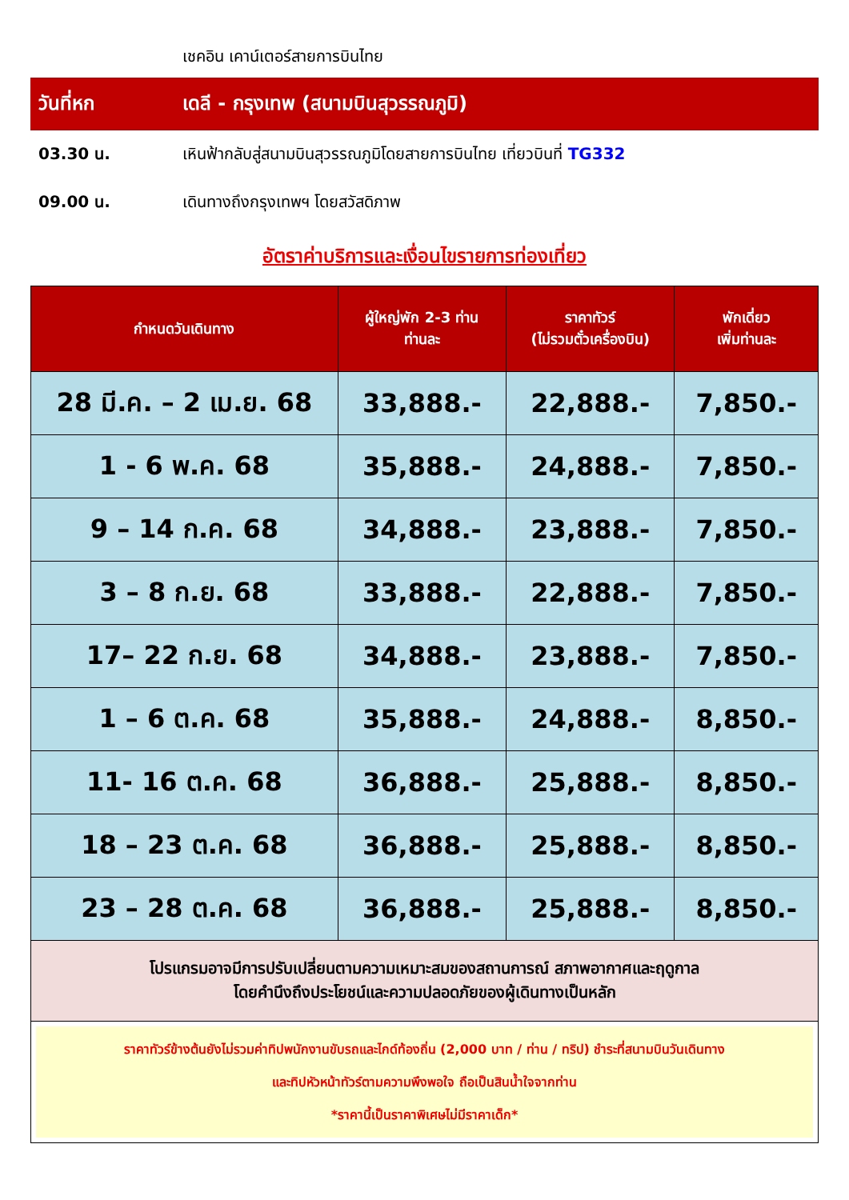เชคอิน เคาน์เตอร์สายการบินไทย
วันที่หก เดลี - กรุงเทพ (สนามบินสุวรรณภูมิ)
03.30 น. เหินฟ้ากลับสู่สนามบินสุวรรณภูมิโดยสายการบินไทย เที่ยวบินที่ TG332
09.00 น. เดินทางถึงกรุงเทพฯ โดยสวัสดิภาพ
อัตราค่าบริการและเงื่อนไขรายการท่องเที่ยว
| กำหนดวันเดินทาง | ผู้ใหญ่พัก 2-3 ท่าน ท่านละ | ราคาทัวร์ (ไม่รวมตั๋วเครื่องบิน) | พักเดี่ยว เพิ่มท่านละ |
| --- | --- | --- | --- |
| 28 มี.ค. – 2 เม.ย. 68 | 33,888.- | 22,888.- | 7,850.- |
| 1 - 6 พ.ค. 68 | 35,888.- | 24,888.- | 7,850.- |
| 9 – 14 ก.ค. 68 | 34,888.- | 23,888.- | 7,850.- |
| 3 – 8 ก.ย. 68 | 33,888.- | 22,888.- | 7,850.- |
| 17– 22 ก.ย. 68 | 34,888.- | 23,888.- | 7,850.- |
| 1 – 6 ต.ค. 68 | 35,888.- | 24,888.- | 8,850.- |
| 11- 16 ต.ค. 68 | 36,888.- | 25,888.- | 8,850.- |
| 18 – 23 ต.ค. 68 | 36,888.- | 25,888.- | 8,850.- |
| 23 – 28 ต.ค. 68 | 36,888.- | 25,888.- | 8,850.- |
| โปรแกรมอาจมีการปรับเปลี่ยนตามความเหมาะสมของสถานการณ์ สภาพอากาศและฤดูกาล โดยคำนึงถึงประโยชน์และความปลอดภัยของผู้เดินทางเป็นหลัก | | | |
| ราคาทัวร์ข้างต้นยังไม่รวมค่าทิปพนักงานขับรถและไกด์ท้องถิ่น (2,000 บาท / ท่าน / ทริป) ชำระที่สนามบินวันเดินทาง และทิปหัวหน้าทัวร์ตามความพึงพอใจ ถือเป็นสินน้ำใจจากท่าน *ราคานี้เป็นราคาพิเศษไม่มีราคาเด็ก* | | | |